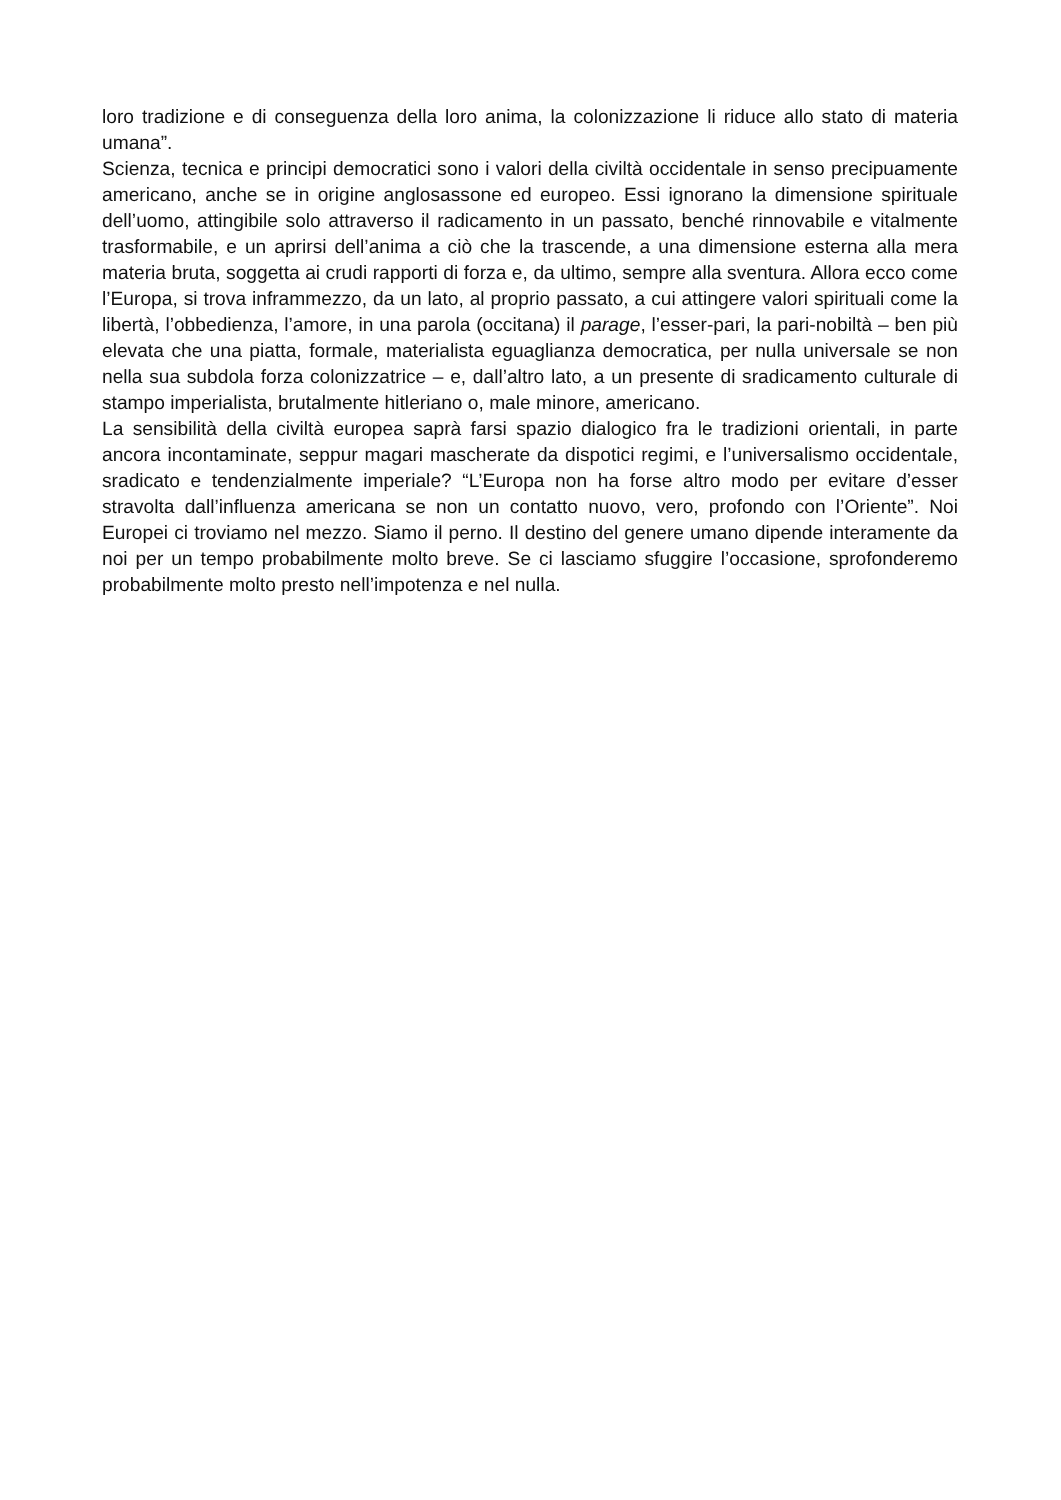loro tradizione e di conseguenza della loro anima, la colonizzazione li riduce allo stato di materia umana”.
Scienza, tecnica e principi democratici sono i valori della civiltà occidentale in senso precipuamente americano, anche se in origine anglosassone ed europeo. Essi ignorano la dimensione spirituale dell’uomo, attingibile solo attraverso il radicamento in un passato, benché rinnovabile e vitalmente trasformabile, e un aprirsi dell’anima a ciò che la trascende, a una dimensione esterna alla mera materia bruta, soggetta ai crudi rapporti di forza e, da ultimo, sempre alla sventura. Allora ecco come l’Europa, si trova inframmezzo, da un lato, al proprio passato, a cui attingere valori spirituali come la libertà, l’obbedienza, l’amore, in una parola (occitana) il parage, l’esser-pari, la pari-nobiltà – ben più elevata che una piatta, formale, materialista eguaglianza democratica, per nulla universale se non nella sua subdola forza colonizzatrice – e, dall’altro lato, a un presente di sradicamento culturale di stampo imperialista, brutalmente hitleriano o, male minore, americano.
La sensibilità della civiltà europea saprà farsi spazio dialogico fra le tradizioni orientali, in parte ancora incontaminate, seppur magari mascherate da dispotici regimi, e l’universalismo occidentale, sradicato e tendenzialmente imperiale? “L’Europa non ha forse altro modo per evitare d’esser stravolta dall’influenza americana se non un contatto nuovo, vero, profondo con l’Oriente”. Noi Europei ci troviamo nel mezzo. Siamo il perno. Il destino del genere umano dipende interamente da noi per un tempo probabilmente molto breve. Se ci lasciamo sfuggire l’occasione, sprofonderemo probabilmente molto presto nell’impotenza e nel nulla.